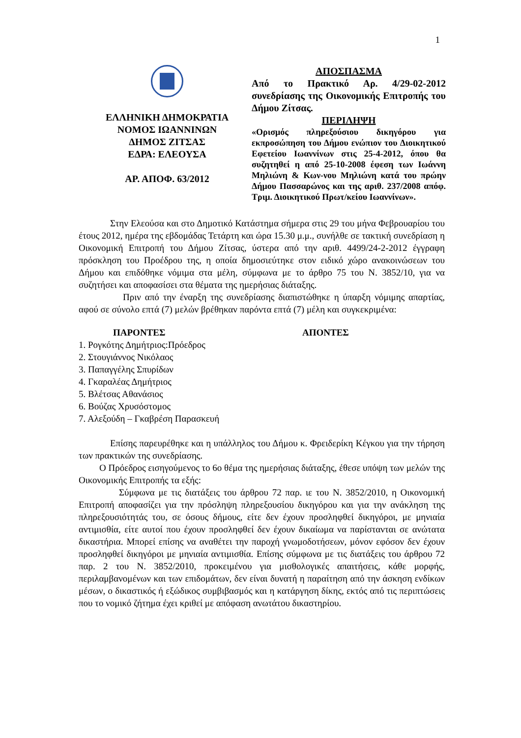1
ΕΛΛΗΝΙΚΗ ΔΗΜΟΚΡΑΤΙΑ
ΝΟΜΟΣ ΙΩΑΝΝΙΝΩΝ
ΔΗΜΟΣ ΖΙΤΣΑΣ
ΕΔΡΑ: ΕΛΕΟΥΣΑ
ΑΡ. ΑΠΟΦ. 63/2012
ΑΠΟΣΠΑΣΜΑ
Από το Πρακτικό Αρ. 4/29-02-2012 συνεδρίασης της Οικονομικής Επιτροπής του Δήμου Ζίτσας.
ΠΕΡΙΛΗΨΗ
«Ορισμός πληρεξούσιου δικηγόρου για εκπροσώπηση του Δήμου ενώπιον του Διοικητικού Εφετείου Ιωαννίνων στις 25-4-2012, όπου θα συζητηθεί η από 25-10-2008 έφεση των Ιωάννη Μηλιώνη & Κων-νου Μηλιώνη κατά του πρώην Δήμου Πασσαρώνος και της αριθ. 237/2008 απόφ. Τριμ. Διοικητικού Πρωτ/κείου Ιωαννίνων».
Στην Ελεούσα και στο Δημοτικό Κατάστημα σήμερα στις 29 του μήνα Φεβρουαρίου του έτους 2012, ημέρα της εβδομάδας Τετάρτη και ώρα 15.30 μ.μ., συνήλθε σε τακτική συνεδρίαση η Οικονομική Επιτροπή του Δήμου Ζίτσας, ύστερα από την αριθ. 4499/24-2-2012 έγγραφη πρόσκληση του Προέδρου της, η οποία δημοσιεύτηκε στον ειδικό χώρο ανακοινώσεων του Δήμου και επιδόθηκε νόμιμα στα μέλη, σύμφωνα με το άρθρο 75 του Ν. 3852/10, για να συζητήσει και αποφασίσει στα θέματα της ημερήσιας διάταξης.
Πριν από την έναρξη της συνεδρίασης διαπιστώθηκε η ύπαρξη νόμιμης απαρτίας, αφού σε σύνολο επτά (7) μελών βρέθηκαν παρόντα επτά (7) μέλη και συγκεκριμένα:
ΠΑΡΟΝΤΕΣ ΑΠΟΝΤΕΣ
1. Ρογκότης Δημήτριος:Πρόεδρος
2. Στουγιάννος Νικόλαος
3. Παπαγγέλης Σπυρίδων
4. Γκαραλέας Δημήτριος
5. Βλέτσας Αθανάσιος
6. Βούζας Χρυσόστομος
7. Αλεξούδη – Γκαβρέση Παρασκευή
Επίσης παρευρέθηκε και η υπάλληλος του Δήμου κ. Φρειδερίκη Κέγκου για την τήρηση των πρακτικών της συνεδρίασης.
Ο Πρόεδρος εισηγούμενος το 6ο θέμα της ημερήσιας διάταξης, έθεσε υπόψη των μελών της Οικονομικής Επιτροπής τα εξής:
Σύμφωνα με τις διατάξεις του άρθρου 72 παρ. ιε του Ν. 3852/2010, η Οικονομική Επιτροπή αποφασίζει για την πρόσληψη πληρεξουσίου δικηγόρου και για την ανάκληση της πληρεξουσιότητάς του, σε όσους δήμους, είτε δεν έχουν προσληφθεί δικηγόροι, με μηνιαία αντιμισθία, είτε αυτοί που έχουν προσληφθεί δεν έχουν δικαίωμα να παρίστανται σε ανώτατα δικαστήρια. Μπορεί επίσης να αναθέτει την παροχή γνωμοδοτήσεων, μόνον εφόσον δεν έχουν προσληφθεί δικηγόροι με μηνιαία αντιμισθία. Επίσης σύμφωνα με τις διατάξεις του άρθρου 72 παρ. 2 του Ν. 3852/2010, προκειμένου για μισθολογικές απαιτήσεις, κάθε μορφής, περιλαμβανομένων και των επιδομάτων, δεν είναι δυνατή η παραίτηση από την άσκηση ενδίκων μέσων, ο δικαστικός ή εξώδικος συμβιβασμός και η κατάργηση δίκης, εκτός από τις περιπτώσεις που το νομικό ζήτημα έχει κριθεί με απόφαση ανωτάτου δικαστηρίου.